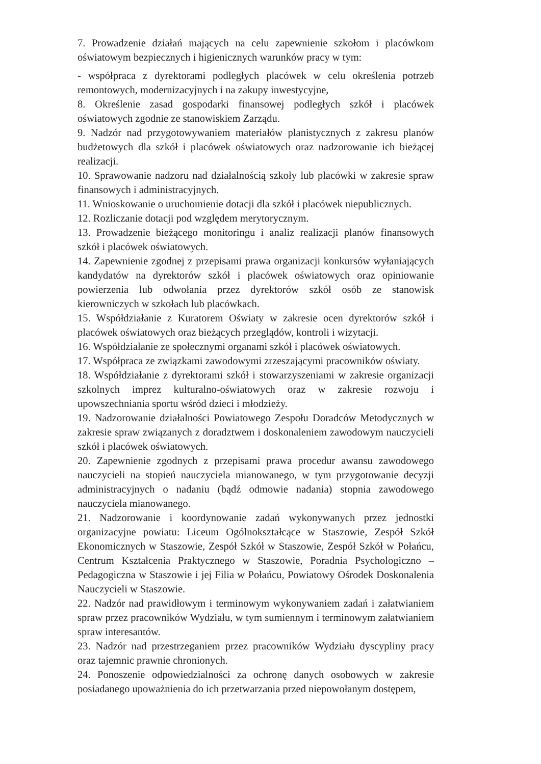7. Prowadzenie działań mających na celu zapewnienie szkołom i placówkom oświatowym bezpiecznych i higienicznych warunków pracy w tym:
- współpraca z dyrektorami podległych placówek w celu określenia potrzeb remontowych, modernizacyjnych i na zakupy inwestycyjne,
8. Określenie zasad gospodarki finansowej podległych szkół i placówek oświatowych zgodnie ze stanowiskiem Zarządu.
9. Nadzór nad przygotowywaniem materiałów planistycznych z zakresu planów budżetowych dla szkół i placówek oświatowych oraz nadzorowanie ich bieżącej realizacji.
10. Sprawowanie nadzoru nad działalnością szkoły lub placówki w zakresie spraw finansowych i administracyjnych.
11. Wnioskowanie o uruchomienie dotacji dla szkół i placówek niepublicznych.
12. Rozliczanie dotacji pod względem merytorycznym.
13. Prowadzenie bieżącego monitoringu i analiz realizacji planów finansowych szkół i placówek oświatowych.
14. Zapewnienie zgodnej z przepisami prawa organizacji konkursów wyłaniających kandydatów na dyrektorów szkół i placówek oświatowych oraz opiniowanie powierzenia lub odwołania przez dyrektorów szkół osób ze stanowisk kierowniczych w szkołach lub placówkach.
15. Współdziałanie z Kuratorem Oświaty w zakresie ocen dyrektorów szkół i placówek oświatowych oraz bieżących przeglądów, kontroli i wizytacji.
16. Współdziałanie ze społecznymi organami szkół i placówek oświatowych.
17. Współpraca ze związkami zawodowymi zrzeszającymi pracowników oświaty.
18. Współdziałanie z dyrektorami szkół i stowarzyszeniami w zakresie organizacji szkolnych imprez kulturalno-oświatowych oraz w zakresie rozwoju i upowszechniania sportu wśród dzieci i młodzieży.
19. Nadzorowanie działalności Powiatowego Zespołu Doradców Metodycznych w zakresie spraw związanych z doradztwem i doskonaleniem zawodowym nauczycieli szkół i placówek oświatowych.
20. Zapewnienie zgodnych z przepisami prawa procedur awansu zawodowego nauczycieli na stopień nauczyciela mianowanego, w tym przygotowanie decyzji administracyjnych o nadaniu (bądź odmowie nadania) stopnia zawodowego nauczyciela mianowanego.
21. Nadzorowanie i koordynowanie zadań wykonywanych przez jednostki organizacyjne powiatu: Liceum Ogólnokształcące w Staszowie, Zespół Szkół Ekonomicznych w Staszowie, Zespół Szkół w Staszowie, Zespół Szkół w Połańcu, Centrum Kształcenia Praktycznego w Staszowie, Poradnia Psychologiczno – Pedagogiczna w Staszowie i jej Filia w Połańcu, Powiatowy Ośrodek Doskonalenia Nauczycieli w Staszowie.
22. Nadzór nad prawidłowym i terminowym wykonywaniem zadań i załatwianiem spraw przez pracowników Wydziału, w tym sumiennym i terminowym załatwianiem spraw interesantów.
23. Nadzór nad przestrzeganiem przez pracowników Wydziału dyscypliny pracy oraz tajemnic prawnie chronionych.
24. Ponoszenie odpowiedzialności za ochronę danych osobowych w zakresie posiadanego upoważnienia do ich przetwarzania przed niepowołanym dostępem,